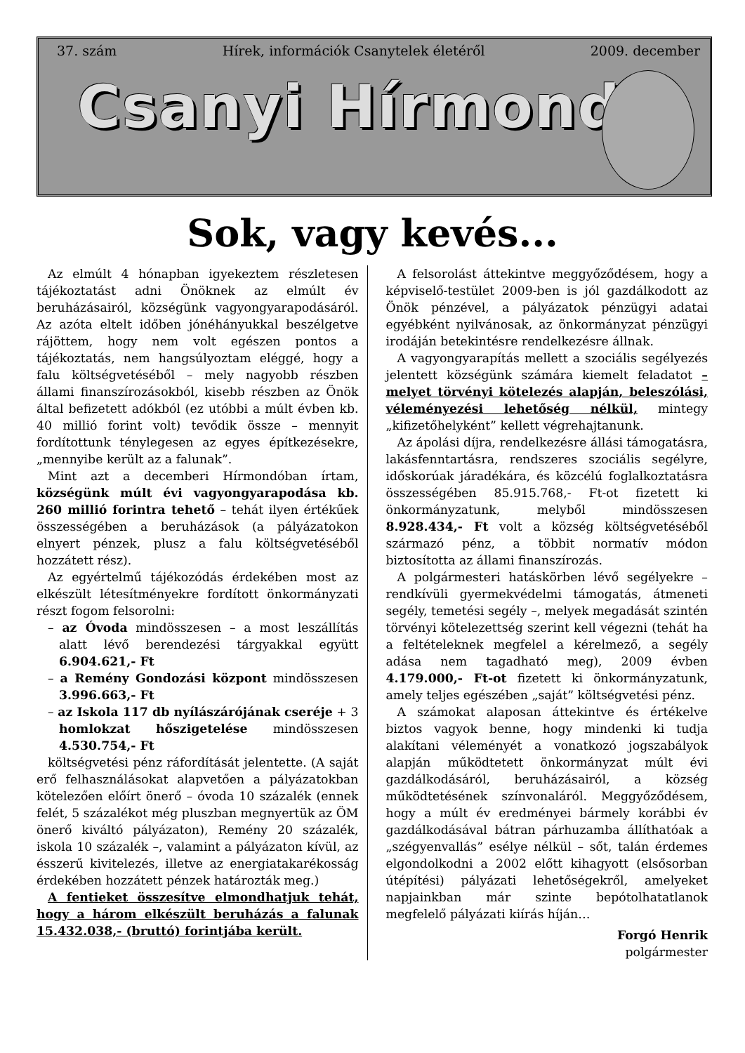37. szám Hírek, információk Csanytelek életéről 2009. december
Csanyi Hírmondó
Sok, vagy kevés...
Az elmúlt 4 hónapban igyekeztem részletesen tájékoztatást adni Önöknek az elmúlt év beruházásairól, községünk vagyongyarapodásáról. Az azóta eltelt időben jónéhányukkal beszélgetve rájöttem, hogy nem volt egészen pontos a tájékoztatás, nem hangsúlyoztam eléggé, hogy a falu költségvetéséből – mely nagyobb részben állami finanszírozásokból, kisebb részben az Önök által befizetett adókból (ez utóbbi a múlt évben kb. 40 millió forint volt) tevődik össze – mennyit fordítottunk ténylegesen az egyes építkezésekre, „mennyibe került az a falunak”.
Mint azt a decemberi Hírmondóban írtam, községünk múlt évi vagyongyarapodása kb. 260 millió forintra tehető – tehát ilyen értékűek összességében a beruházások (a pályázatokon elnyert pénzek, plusz a falu költségvetéséből hozzátett rész).
Az egyértelmű tájékozódás érdekében most az elkészült létesítményekre fordított önkormányzati részt fogom felsorolni:
– az Óvoda mindösszesen – a most leszállítás alatt lévő berendezési tárgyakkal együtt 6.904.621,- Ft
– a Remény Gondozási központ mindösszesen 3.996.663,- Ft
– az Iskola 117 db nyílászárójának cseréje + 3 homlokzat hőszigetelése mindösszesen 4.530.754,- Ft
költségvetési pénz ráfordítását jelentette. (A saját erő felhasználásokat alapvetően a pályázatokban kötelezően előírt önerő – óvoda 10 százalék (ennek felét, 5 százalékot még pluszban megnyertük az ÖM önerő kiváltó pályázaton), Remény 20 százalék, iskola 10 százalék –, valamint a pályázaton kívül, az ésszerű kivitelezés, illetve az energiatakarékosság érdekében hozzátett pénzek határozták meg.)
A fentieket összesítve elmondhatjuk tehát, hogy a három elkészült beruházás a falunak 15.432.038,- (bruttó) forintjába került.
A felsorolást áttekintve meggyőződésem, hogy a képviselő-testület 2009-ben is jól gazdálkodott az Önök pénzével, a pályázatok pénzügyi adatai egyébként nyilvánosak, az önkormányzat pénzügyi irodáján betekintésre rendelkezésre állnak.
A vagyongyarapítás mellett a szociális segélyezés jelentett községünk számára kiemelt feladatot – melyet törvényi kötelezés alapján, beleszólási, véleményezési lehetőség nélkül, mintegy „kifizetőhelyként” kellett végrehajtanunk.
Az ápolási díjra, rendelkezésre állási támogatásra, lakásfenntartásra, rendszeres szociális segélyre, időskorúak járadékára, és közcélú foglalkoztatásra összességében 85.915.768,- Ft-ot fizetett ki önkormányzatunk, melyből mindösszesen 8.928.434,- Ft volt a község költségvetéséből származó pénz, a többit normatív módon biztosította az állami finanszírozás.
A polgármesteri hatáskörben lévő segélyekre – rendkívüli gyermekvédelmi támogatás, átmeneti segély, temetési segély –, melyek megadását szintén törvényi kötelezettség szerint kell végezni (tehát ha a feltételeknek megfelel a kérelmező, a segély adása nem tagadható meg), 2009 évben 4.179.000,- Ft-ot fizetett ki önkormányzatunk, amely teljes egészében „saját” költségvetési pénz.
A számokat alaposan áttekintve és értékelve biztos vagyok benne, hogy mindenki ki tudja alakítani véleményét a vonatkozó jogszabályok alapján működtetett önkormányzat múlt évi gazdálkodásáról, beruházásairól, a község működtetésének színvonaláról. Meggyőződésem, hogy a múlt év eredményei bármely korábbi év gazdálkodásával bátran párhuzamba állíthatóak a „szégyenvallás” esélye nélkül – sőt, talán érdemes elgondolkodni a 2002 előtt kihagyott (elsősorban útépítési) pályázati lehetőségekről, amelyeket napjainkban már szinte bepótolhatatlanok megfelelő pályázati kiírás híján…
Forgó Henrik
polgármester